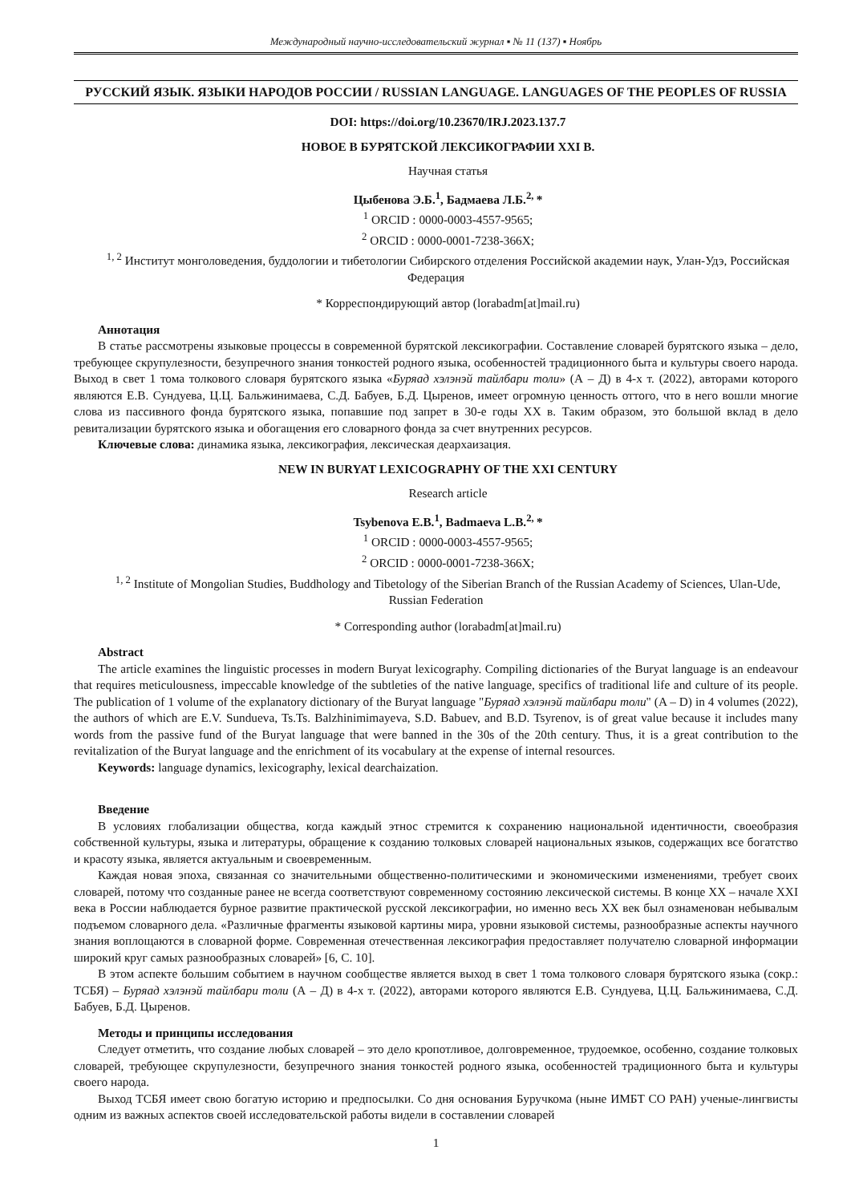Международный научно-исследовательский журнал ▪ № 11 (137) ▪ Ноябрь
РУССКИЙ ЯЗЫК. ЯЗЫКИ НАРОДОВ РОССИИ / RUSSIAN LANGUAGE. LANGUAGES OF THE PEOPLES OF RUSSIA
DOI: https://doi.org/10.23670/IRJ.2023.137.7
НОВОЕ В БУРЯТСКОЙ ЛЕКСИКОГРАФИИ XXI В.
Научная статья
Цыбенова Э.Б.<sup>1</sup>, Бадмаева Л.Б.<sup>2,</sup>*
<sup>1</sup> ORCID : 0000-0003-4557-9565;
<sup>2</sup> ORCID : 0000-0001-7238-366X;
<sup>1, 2</sup> Институт монголоведения, буддологии и тибетологии Сибирского отделения Российской академии наук, Улан-Удэ, Российская Федерация
* Корреспондирующий автор (lorabadm[at]mail.ru)
Аннотация
В статье рассмотрены языковые процессы в современной бурятской лексикографии. Составление словарей бурятского языка – дело, требующее скрупулезности, безупречного знания тонкостей родного языка, особенностей традиционного быта и культуры своего народа. Выход в свет 1 тома толкового словаря бурятского языка «Буряад хэлэнэй тайлбари толи» (А – Д) в 4-х т. (2022), авторами которого являются Е.В. Сундуева, Ц.Ц. Бальжинимаева, С.Д. Бабуев, Б.Д. Цыренов, имеет огромную ценность оттого, что в него вошли многие слова из пассивного фонда бурятского языка, попавшие под запрет в 30-е годы XX в. Таким образом, это большой вклад в дело ревитализации бурятского языка и обогащения его словарного фонда за счет внутренних ресурсов.
Ключевые слова: динамика языка, лексикография, лексическая деархаизация.
NEW IN BURYAT LEXICOGRAPHY OF THE XXI CENTURY
Research article
Tsybenova E.B.<sup>1</sup>, Badmaeva L.B.<sup>2,</sup>*
<sup>1</sup> ORCID : 0000-0003-4557-9565;
<sup>2</sup> ORCID : 0000-0001-7238-366X;
<sup>1, 2</sup> Institute of Mongolian Studies, Buddhology and Tibetology of the Siberian Branch of the Russian Academy of Sciences, Ulan-Ude, Russian Federation
* Corresponding author (lorabadm[at]mail.ru)
Abstract
The article examines the linguistic processes in modern Buryat lexicography. Compiling dictionaries of the Buryat language is an endeavour that requires meticulousness, impeccable knowledge of the subtleties of the native language, specifics of traditional life and culture of its people. The publication of 1 volume of the explanatory dictionary of the Buryat language "Буряад хэлэнэй тайлбари толи" (A – D) in 4 volumes (2022), the authors of which are E.V. Sundueva, Ts.Ts. Balzhinimimayeva, S.D. Babuev, and B.D. Tsyrenov, is of great value because it includes many words from the passive fund of the Buryat language that were banned in the 30s of the 20th century. Thus, it is a great contribution to the revitalization of the Buryat language and the enrichment of its vocabulary at the expense of internal resources.
Keywords: language dynamics, lexicography, lexical dearchaization.
Введение
В условиях глобализации общества, когда каждый этнос стремится к сохранению национальной идентичности, своеобразия собственной культуры, языка и литературы, обращение к созданию толковых словарей национальных языков, содержащих все богатство и красоту языка, является актуальным и своевременным.
Каждая новая эпоха, связанная со значительными общественно-политическими и экономическими изменениями, требует своих словарей, потому что созданные ранее не всегда соответствуют современному состоянию лексической системы. В конце XX – начале XXI века в России наблюдается бурное развитие практической русской лексикографии, но именно весь XX век был ознаменован небывалым подъемом словарного дела. «Различные фрагменты языковой картины мира, уровни языковой системы, разнообразные аспекты научного знания воплощаются в словарной форме. Современная отечественная лексикография предоставляет получателю словарной информации широкий круг самых разнообразных словарей» [6, С. 10].
В этом аспекте большим событием в научном сообществе является выход в свет 1 тома толкового словаря бурятского языка (сокр.: ТСБЯ) – Буряад хэлэнэй тайлбари толи (А – Д) в 4-х т. (2022), авторами которого являются Е.В. Сундуева, Ц.Ц. Бальжинимаева, С.Д. Бабуев, Б.Д. Цыренов.
Методы и принципы исследования
Следует отметить, что создание любых словарей – это дело кропотливое, долговременное, трудоемкое, особенно, создание толковых словарей, требующее скрупулезности, безупречного знания тонкостей родного языка, особенностей традиционного быта и культуры своего народа.
Выход ТСБЯ имеет свою богатую историю и предпосылки. Со дня основания Буручкома (ныне ИМБТ СО РАН) ученые-лингвисты одним из важных аспектов своей исследовательской работы видели в составлении словарей
1